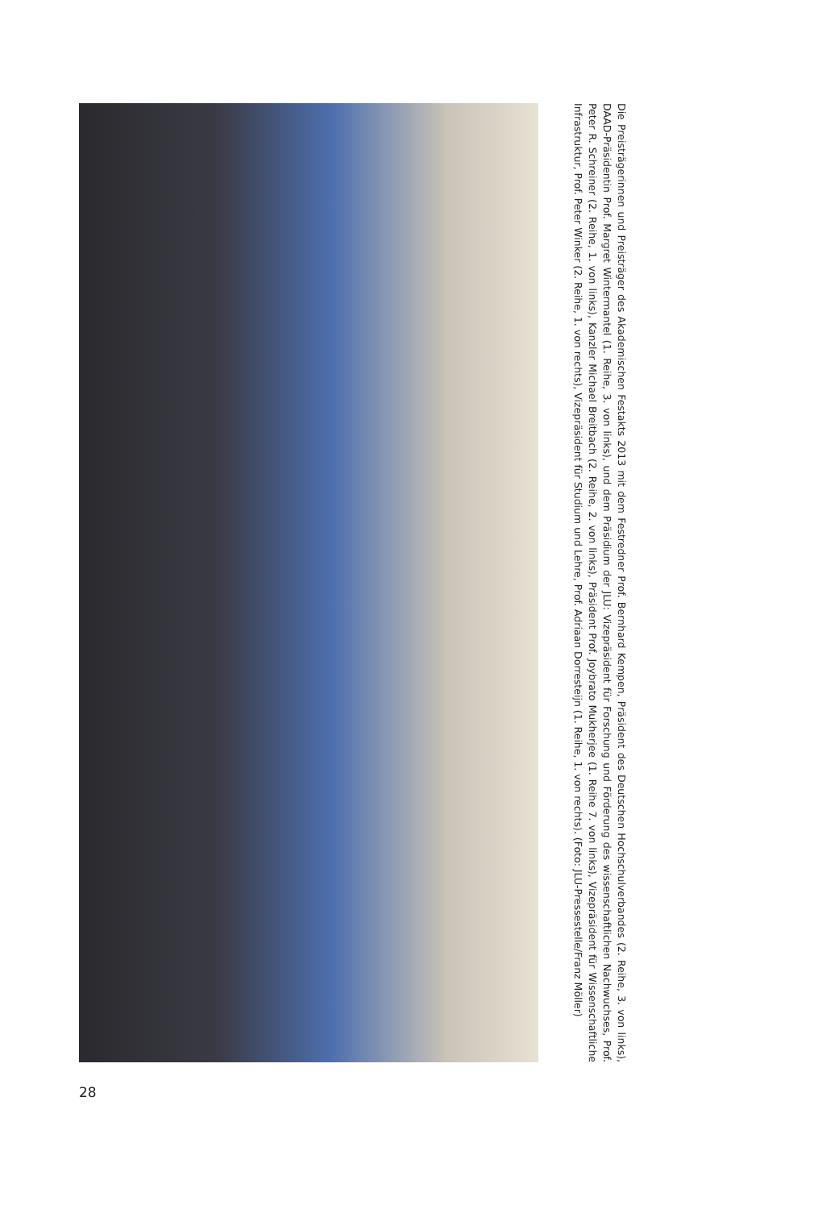Die Preisträgerinnen und Preisträger des Akademischen Festakts 2013 mit dem Festredner Prof. Bernhard Kempen, Präsident des Deutschen Hochschulverbandes (2. Reihe, 3. von links), DAAD-Präsidentin Prof. Margret Wintermantel (1. Reihe, 3. von links), und dem Präsidium der JLU: Vizepräsident für Forschung und Förderung des wissenschaftlichen Nachwuchses, Prof. Peter R. Schreiner (2. Reihe, 1. von links), Kanzler Michael Breitbach (2. Reihe, 2. von links), Präsident Prof. Joybrato Mukherjee (1. Reihe 7. von links), Vizepräsident für Wissenschaftliche Infrastruktur, Prof. Peter Winker (2. Reihe, 1. von rechts), Vizepräsident für Studium und Lehre, Prof. Adriaan Dorresteijn (1. Reihe, 1. von rechts). (Foto: JLU-Pressestelle/Franz Möller)
28